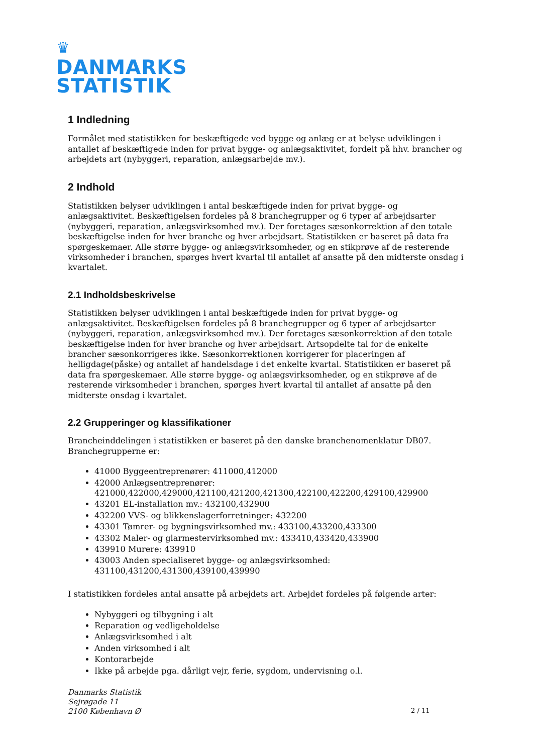♛
DANMARKS
STATISTIK
1 Indledning
Formålet med statistikken for beskæftigede ved bygge og anlæg er at belyse udviklingen i antallet af beskæftigede inden for privat bygge- og anlægsaktivitet, fordelt på hhv. brancher og arbejdets art (nybyggeri, reparation, anlægsarbejde mv.).
2 Indhold
Statistikken belyser udviklingen i antal beskæftigede inden for privat bygge- og anlægsaktivitet. Beskæftigelsen fordeles på 8 branchegrupper og 6 typer af arbejdsarter (nybyggeri, reparation, anlægsvirksomhed mv.). Der foretages sæsonkorrektion af den totale beskæftigelse inden for hver branche og hver arbejdsart. Statistikken er baseret på data fra spørgeskemaer. Alle større bygge- og anlægsvirksomheder, og en stikprøve af de resterende virksomheder i branchen, spørges hvert kvartal til antallet af ansatte på den midterste onsdag i kvartalet.
2.1 Indholdsbeskrivelse
Statistikken belyser udviklingen i antal beskæftigede inden for privat bygge- og anlægsaktivitet. Beskæftigelsen fordeles på 8 branchegrupper og 6 typer af arbejdsarter (nybyggeri, reparation, anlægsvirksomhed mv.). Der foretages sæsonkorrektion af den totale beskæftigelse inden for hver branche og hver arbejdsart. Artsopdelte tal for de enkelte brancher sæsonkorrigeres ikke. Sæsonkorrektionen korrigerer for placeringen af helligdage(påske) og antallet af handelsdage i det enkelte kvartal. Statistikken er baseret på data fra spørgeskemaer. Alle større bygge- og anlægsvirksomheder, og en stikprøve af de resterende virksomheder i branchen, spørges hvert kvartal til antallet af ansatte på den midterste onsdag i kvartalet.
2.2 Grupperinger og klassifikationer
Brancheinddelingen i statistikken er baseret på den danske branchenomenklatur DB07. Branchegrupperne er:
41000 Byggeentreprenører: 411000,412000
42000 Anlægsentreprenører: 421000,422000,429000,421100,421200,421300,422100,422200,429100,429900
43201 EL-installation mv.: 432100,432900
432200 VVS- og blikkenslagerforretninger: 432200
43301 Tømrer- og bygningsvirksomhed mv.: 433100,433200,433300
43302 Maler- og glarmestervirksomhed mv.: 433410,433420,433900
439910 Murere: 439910
43003 Anden specialiseret bygge- og anlægsvirksomhed: 431100,431200,431300,439100,439990
I statistikken fordeles antal ansatte på arbejdets art. Arbejdet fordeles på følgende arter:
Nybyggeri og tilbygning i alt
Reparation og vedligeholdelse
Anlægsvirksomhed i alt
Anden virksomhed i alt
Kontorarbejde
Ikke på arbejde pga. dårligt vejr, ferie, sygdom, undervisning o.l.
Danmarks Statistik
Sejrøgade 11
2100 København Ø
2 / 11